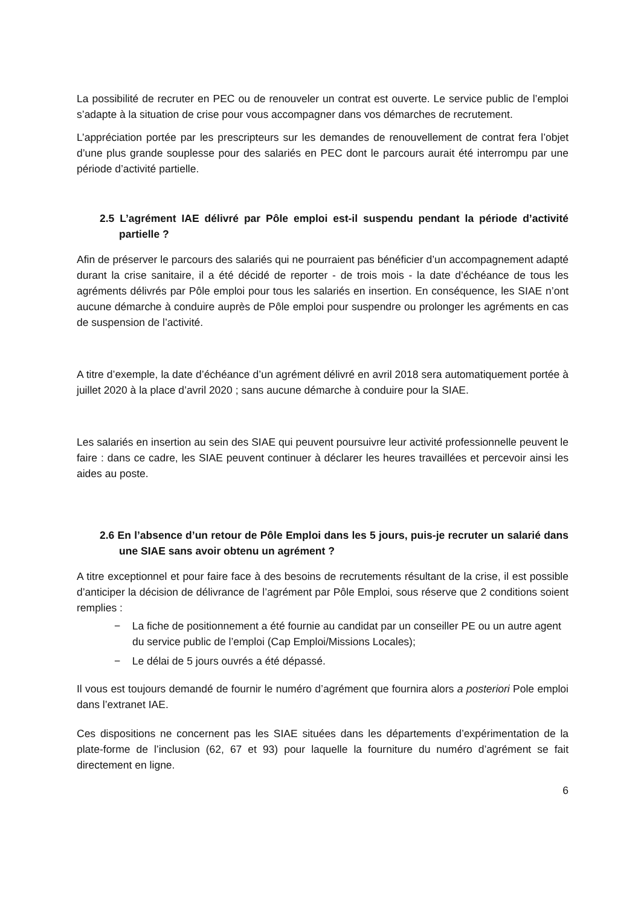La possibilité de recruter en PEC ou de renouveler un contrat est ouverte. Le service public de l’emploi s’adapte à la situation de crise pour vous accompagner dans vos démarches de recrutement.
L’appréciation portée par les prescripteurs sur les demandes de renouvellement de contrat fera l’objet d’une plus grande souplesse pour des salariés en PEC dont le parcours aurait été interrompu par une période d’activité partielle.
2.5 L’agrément IAE délivré par Pôle emploi est-il suspendu pendant la période d’activité partielle ?
Afin de préserver le parcours des salariés qui ne pourraient pas bénéficier d’un accompagnement adapté durant la crise sanitaire, il a été décidé de reporter - de trois mois - la date d’échéance de tous les agréments délivrés par Pôle emploi pour tous les salariés en insertion. En conséquence, les SIAE n’ont aucune démarche à conduire auprès de Pôle emploi pour suspendre ou prolonger les agréments en cas de suspension de l’activité.
A titre d’exemple, la date d’échéance d’un agrément délivré en avril 2018 sera automatiquement portée à juillet 2020 à la place d’avril 2020 ; sans aucune démarche à conduire pour la SIAE.
Les salariés en insertion au sein des SIAE qui peuvent poursuivre leur activité professionnelle peuvent le faire : dans ce cadre, les SIAE peuvent continuer à déclarer les heures travaillées et percevoir ainsi les aides au poste.
2.6 En l’absence d’un retour de Pôle Emploi dans les 5 jours, puis-je recruter un salarié dans une SIAE sans avoir obtenu un agrément ?
A titre exceptionnel et pour faire face à des besoins de recrutements résultant de la crise, il est possible d’anticiper la décision de délivrance de l’agrément par Pôle Emploi, sous réserve que 2 conditions soient remplies :
− La fiche de positionnement a été fournie au candidat par un conseiller PE ou un autre agent du service public de l’emploi (Cap Emploi/Missions Locales);
− Le délai de 5 jours ouvrés a été dépassé.
Il vous est toujours demandé de fournir le numéro d’agrément que fournira alors a posteriori Pole emploi dans l’extranet IAE.
Ces dispositions ne concernent pas les SIAE situées dans les départements d’expérimentation de la plate-forme de l’inclusion (62, 67 et 93) pour laquelle la fourniture du numéro d’agrément se fait directement en ligne.
6